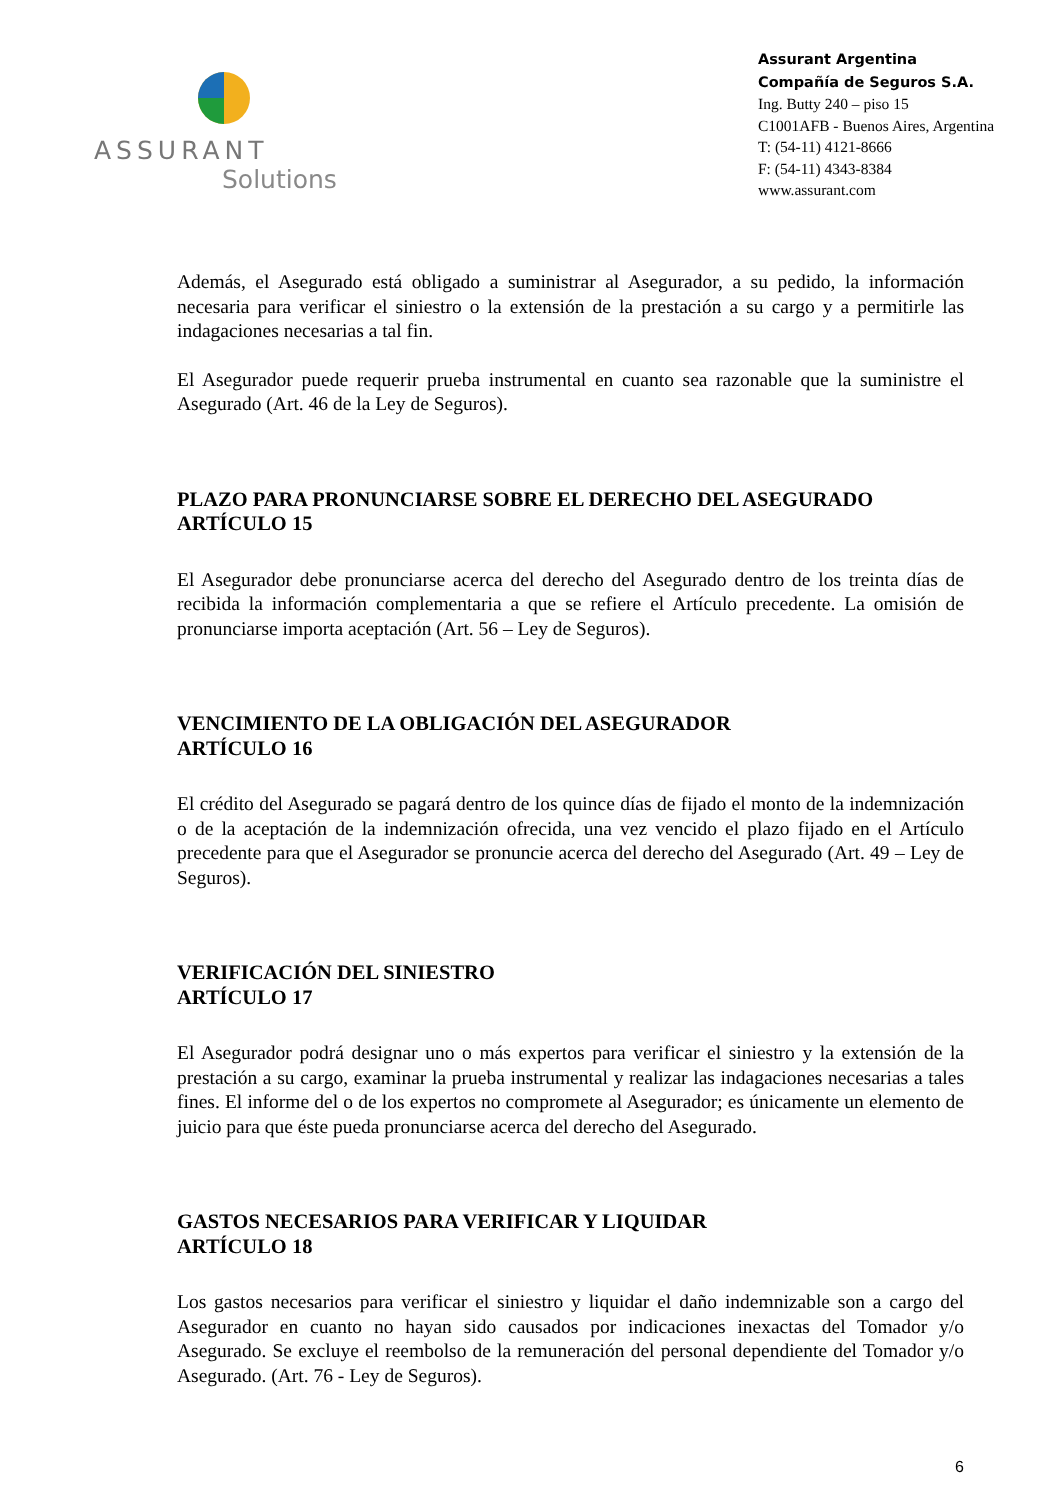ASSURANT
Solutions
Assurant Argentina
Compañía de Seguros S.A.
Ing. Butty 240 – piso 15
C1001AFB - Buenos Aires, Argentina
T: (54-11) 4121-8666
F: (54-11) 4343-8384
www.assurant.com
Además, el Asegurado está obligado a suministrar al Asegurador, a su pedido, la información necesaria para verificar el siniestro o la extensión de la prestación a su cargo y a permitirle las indagaciones necesarias a tal fin.
El Asegurador puede requerir prueba instrumental en cuanto sea razonable que la suministre el Asegurado (Art. 46 de la Ley de Seguros).
PLAZO PARA PRONUNCIARSE SOBRE EL DERECHO DEL ASEGURADO
ARTÍCULO 15
El Asegurador debe pronunciarse acerca del derecho del Asegurado dentro de los treinta días de recibida la información complementaria a que se refiere el Artículo precedente. La omisión de pronunciarse importa aceptación (Art. 56 – Ley de Seguros).
VENCIMIENTO DE LA OBLIGACIÓN DEL ASEGURADOR
ARTÍCULO 16
El crédito del Asegurado se pagará dentro de los quince días de fijado el monto de la indemnización o de la aceptación de la indemnización ofrecida, una vez vencido el plazo fijado en el Artículo precedente para que el Asegurador se pronuncie acerca del derecho del Asegurado (Art. 49 – Ley de Seguros).
VERIFICACIÓN DEL SINIESTRO
ARTÍCULO 17
El Asegurador podrá designar uno o más expertos para verificar el siniestro y la extensión de la prestación a su cargo, examinar la prueba instrumental y realizar las indagaciones necesarias a tales fines. El informe del o de los expertos no compromete al Asegurador; es únicamente un elemento de juicio para que éste pueda pronunciarse acerca del derecho del Asegurado.
GASTOS NECESARIOS PARA VERIFICAR Y LIQUIDAR
ARTÍCULO 18
Los gastos necesarios para verificar el siniestro y liquidar el daño indemnizable son a cargo del Asegurador en cuanto no hayan sido causados por indicaciones inexactas del Tomador y/o Asegurado. Se excluye el reembolso de la remuneración del personal dependiente del Tomador y/o Asegurado. (Art. 76 - Ley de Seguros).
6